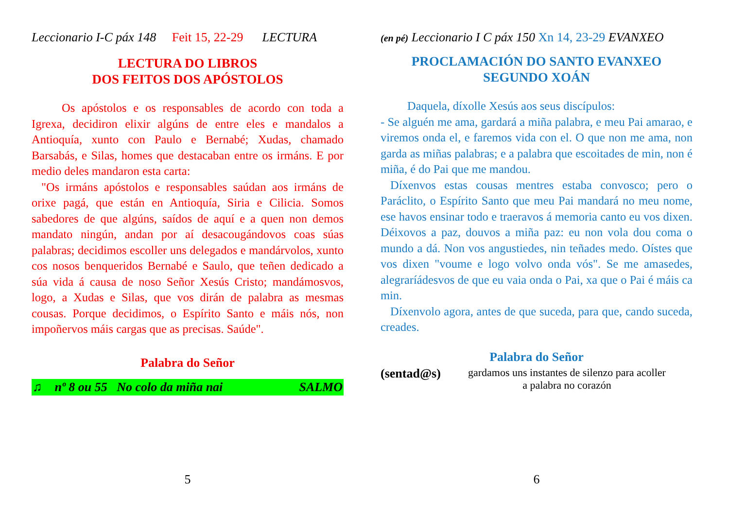Leccionario I-C páx 148 Feit 15, 22-29 LECTURA
LECTURA DO LIBROS
DOS FEITOS DOS APÓSTOLOS
Os apóstolos e os responsables de acordo con toda a Igrexa, decidiron elixir algúns de entre eles e mandalos a Antioquía, xunto con Paulo e Bernabé; Xudas, chamado Barsabás, e Silas, homes que destacaban entre os irmáns. E por medio deles mandaron esta carta:
"Os irmáns apóstolos e responsables saúdan aos irmáns de orixe pagá, que están en Antioquía, Siria e Cilicia. Somos sabedores de que algúns, saídos de aquí e a quen non demos mandato ningún, andan por aí desacougándovos coas súas palabras; decidimos escoller uns delegados e mandárvolos, xunto cos nosos benqueridos Bernabé e Saulo, que teñen dedicado a súa vida á causa de noso Señor Xesús Cristo; mandámosvos, logo, a Xudas e Silas, que vos dirán de palabra as mesmas cousas. Porque decidimos, o Espírito Santo e máis nós, non impoñervos máis cargas que as precisas. Saúde".
Palabra do Señor
♫ nº 8 ou 55 No colo da miña nai SALMO
5
(en pé) Leccionario I C páx 150 Xn 14, 23-29 EVANXEO
PROCLAMACIÓN DO SANTO EVANXEO
SEGUNDO XOÁN
Daquela, díxolle Xesús aos seus discípulos:
- Se alguén me ama, gardará a miña palabra, e meu Pai amarao, e viremos onda el, e faremos vida con el. O que non me ama, non garda as miñas palabras; e a palabra que escoitades de min, non é miña, é do Pai que me mandou.
Díxenvos estas cousas mentres estaba convosco; pero o Paráclito, o Espírito Santo que meu Pai mandará no meu nome, ese havos ensinar todo e traeravos á memoria canto eu vos dixen. Déixovos a paz, douvos a miña paz: eu non vola dou coma o mundo a dá. Non vos angustiedes, nin teñades medo. Oístes que vos dixen "voume e logo volvo onda vós". Se me amasedes, alegraríádesvos de que eu vaia onda o Pai, xa que o Pai é máis ca min.
Díxenvolo agora, antes de que suceda, para que, cando suceda, creades.
Palabra do Señor
(sentad@s)
gardamos uns instantes de silenzo para acoller
a palabra no corazón
6